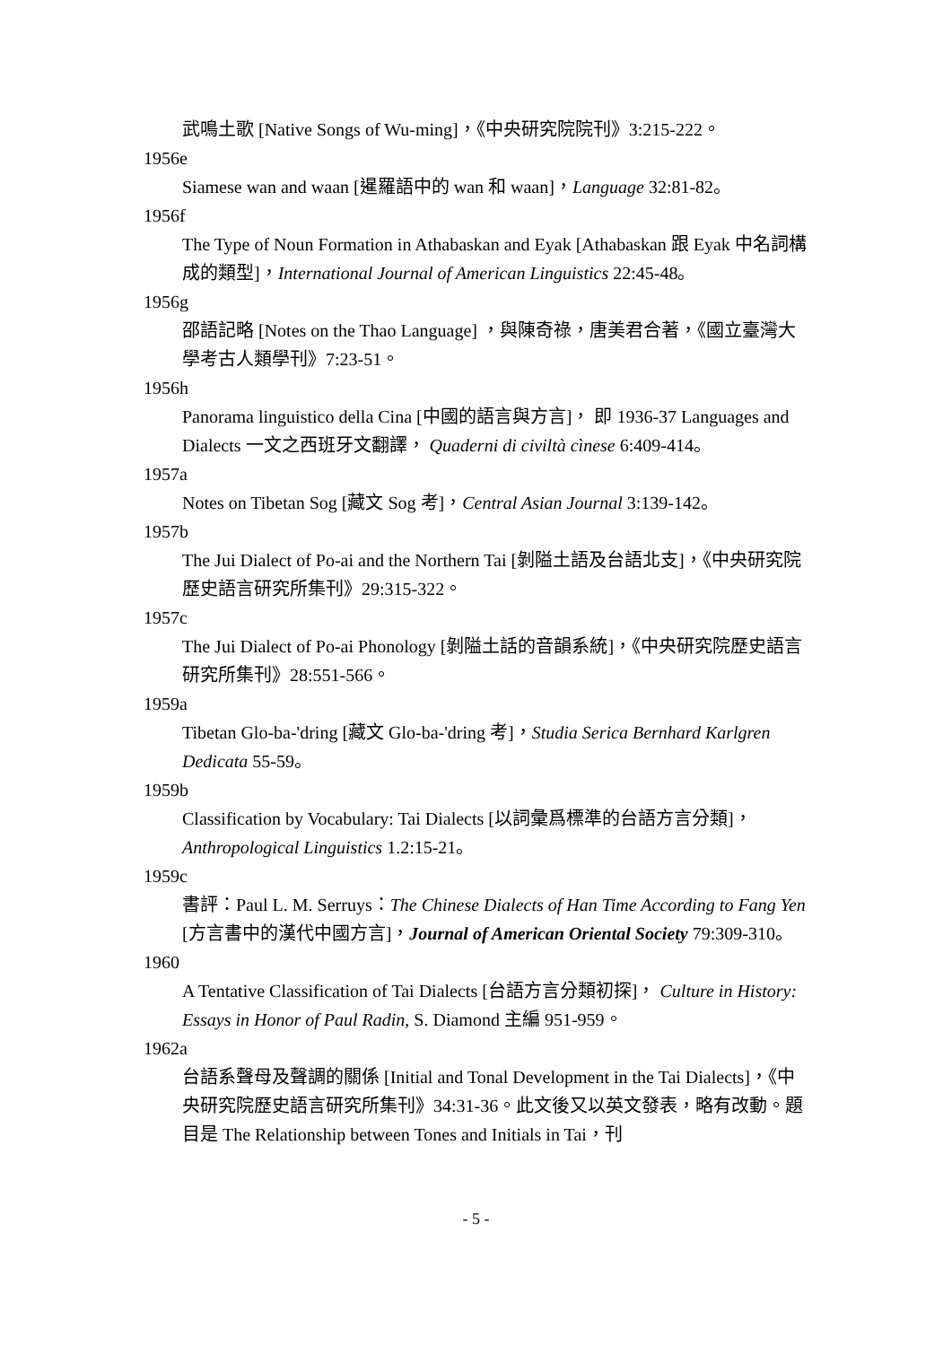武鳴土歌 [Native Songs of Wu-ming]，《中央研究院院刊》3:215-222。
1956e
Siamese wan and waan [暹羅語中的 wan 和 waan]，Language 32:81-82。
1956f
The Type of Noun Formation in Athabaskan and Eyak [Athabaskan 跟 Eyak 中名詞構成的類型]，International Journal of American Linguistics 22:45-48。
1956g
邵語記略 [Notes on the Thao Language] ，與陳奇祿，唐美君合著，《國立臺灣大學考古人類學刊》7:23-51。
1956h
Panorama linguistico della Cina [中國的語言與方言]， 即 1936-37 Languages and Dialects 一文之西班牙文翻譯， Quaderni di civiltà cìnese 6:409-414。
1957a
Notes on Tibetan Sog [藏文 Sog 考]，Central Asian Journal 3:139-142。
1957b
The Jui Dialect of Po-ai and the Northern Tai [剝隘土語及台語北支]，《中央研究院歷史語言研究所集刊》29:315-322。
1957c
The Jui Dialect of Po-ai Phonology [剝隘土話的音韻系統]，《中央研究院歷史語言研究所集刊》28:551-566。
1959a
Tibetan Glo-ba-'dring [藏文 Glo-ba-'dring 考]，Studia Serica Bernhard Karlgren Dedicata 55-59。
1959b
Classification by Vocabulary: Tai Dialects [以詞彙爲標準的台語方言分類]，Anthropological Linguistics 1.2:15-21。
1959c
書評：Paul L. M. Serruys：The Chinese Dialects of Han Time According to Fang Yen [方言書中的漢代中國方言]，Journal of American Oriental Society 79:309-310。
1960
A Tentative Classification of Tai Dialects [台語方言分類初探]， Culture in History: Essays in Honor of Paul Radin, S. Diamond 主編 951-959。
1962a
台語系聲母及聲調的關係 [Initial and Tonal Development in the Tai Dialects]，《中央研究院歷史語言研究所集刊》34:31-36。此文後又以英文發表，略有改動。題目是 The Relationship between Tones and Initials in Tai，刊
- 5 -